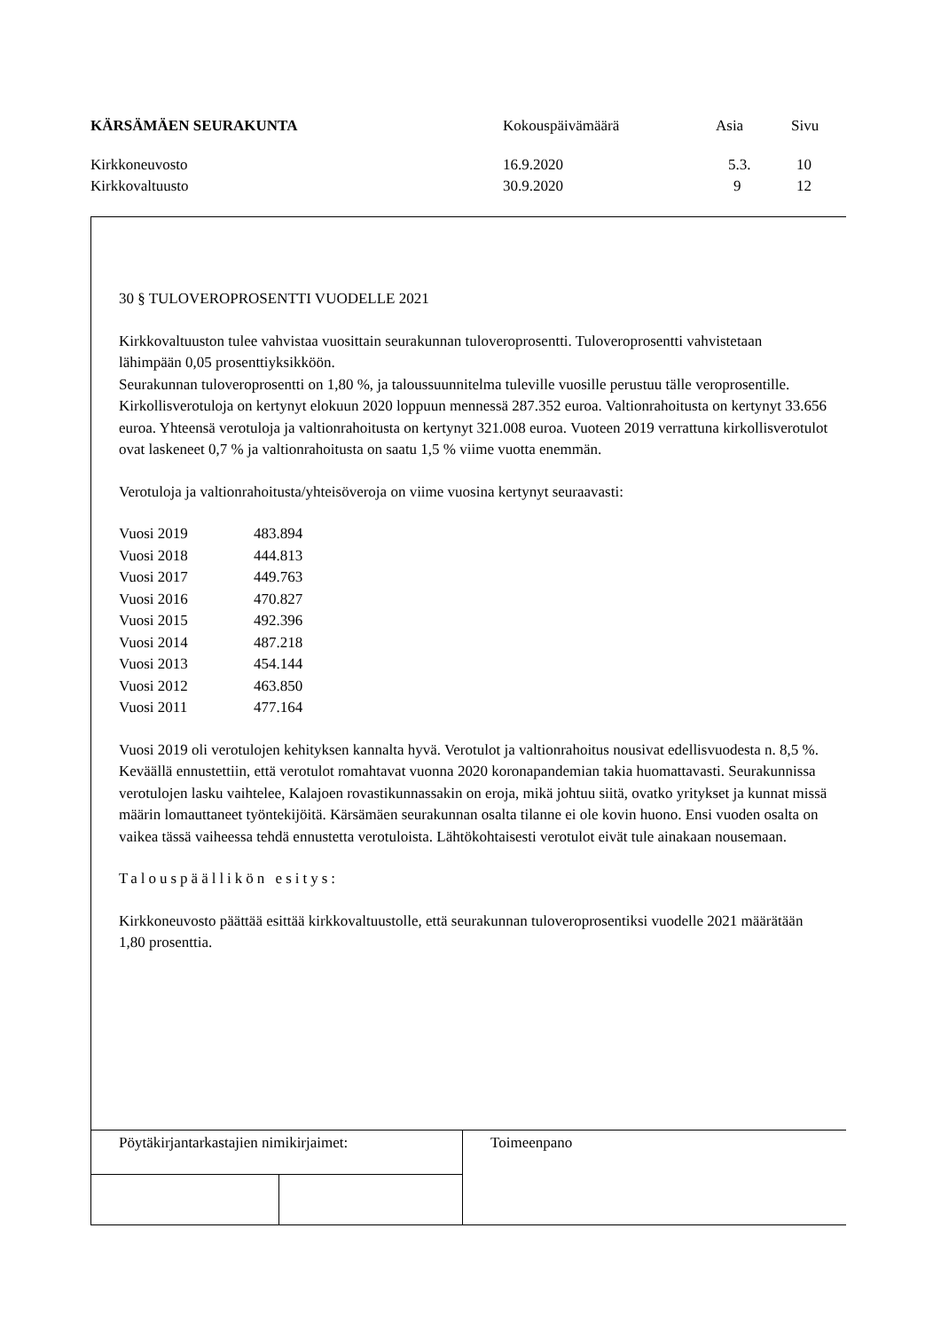| KÄRSÄMÄEN SEURAKUNTA | Kokouspäivämäärä | Asia | Sivu |
| Kirkkoneuvosto | 16.9.2020 | 5.3. | 10 |
| Kirkkovaltuusto | 30.9.2020 | 9 | 12 |
30 § TULOVEROPROSENTTI VUODELLE 2021
Kirkkovaltuuston tulee vahvistaa vuosittain seurakunnan tuloveroprosentti. Tuloveroprosentti vahvistetaan lähimpään 0,05 prosenttiyksikköön.
Seurakunnan tuloveroprosentti on 1,80 %, ja taloussuunnitelma tuleville vuosille perustuu tälle veroprosentille.
Kirkollisverotuloja on kertynyt elokuun 2020 loppuun mennessä 287.352 euroa. Valtionrahoitusta on kertynyt 33.656 euroa. Yhteensä verotuloja ja valtionrahoitusta on kertynyt 321.008 euroa. Vuoteen 2019 verrattuna kirkollisverotulot ovat laskeneet 0,7 % ja valtionrahoitusta on saatu 1,5 % viime vuotta enemmän.
Verotuloja ja valtionrahoitusta/yhteisöveroja on viime vuosina kertynyt seuraavasti:
| Vuosi 2019 | 483.894 |
| Vuosi 2018 | 444.813 |
| Vuosi 2017 | 449.763 |
| Vuosi 2016 | 470.827 |
| Vuosi 2015 | 492.396 |
| Vuosi 2014 | 487.218 |
| Vuosi 2013 | 454.144 |
| Vuosi 2012 | 463.850 |
| Vuosi 2011 | 477.164 |
Vuosi 2019 oli verotulojen kehityksen kannalta hyvä. Verotulot ja valtionrahoitus nousivat edellisvuodesta n. 8,5 %. Keväällä ennustettiin, että verotulot romahtavat vuonna 2020 koronapandemian takia huomattavasti. Seurakunnissa verotulojen lasku vaihtelee, Kalajoen rovastikunnassakin on eroja, mikä johtuu siitä, ovatko yritykset ja kunnat missä määrin lomauttaneet työntekijöitä. Kärsämäen seurakunnan osalta tilanne ei ole kovin huono. Ensi vuoden osalta on vaikea tässä vaiheessa tehdä ennustetta verotuloista. Lähtökohtaisesti verotulot eivät tule ainakaan nousemaan.
Talouspäällikön esitys:
Kirkkoneuvosto päättää esittää kirkkovaltuustolle, että seurakunnan tuloveroprosentiksi vuodelle 2021 määrätään 1,80 prosenttia.
| Pöytäkirjantarkastajien nimikirjaimet: | | Toimeenpano |